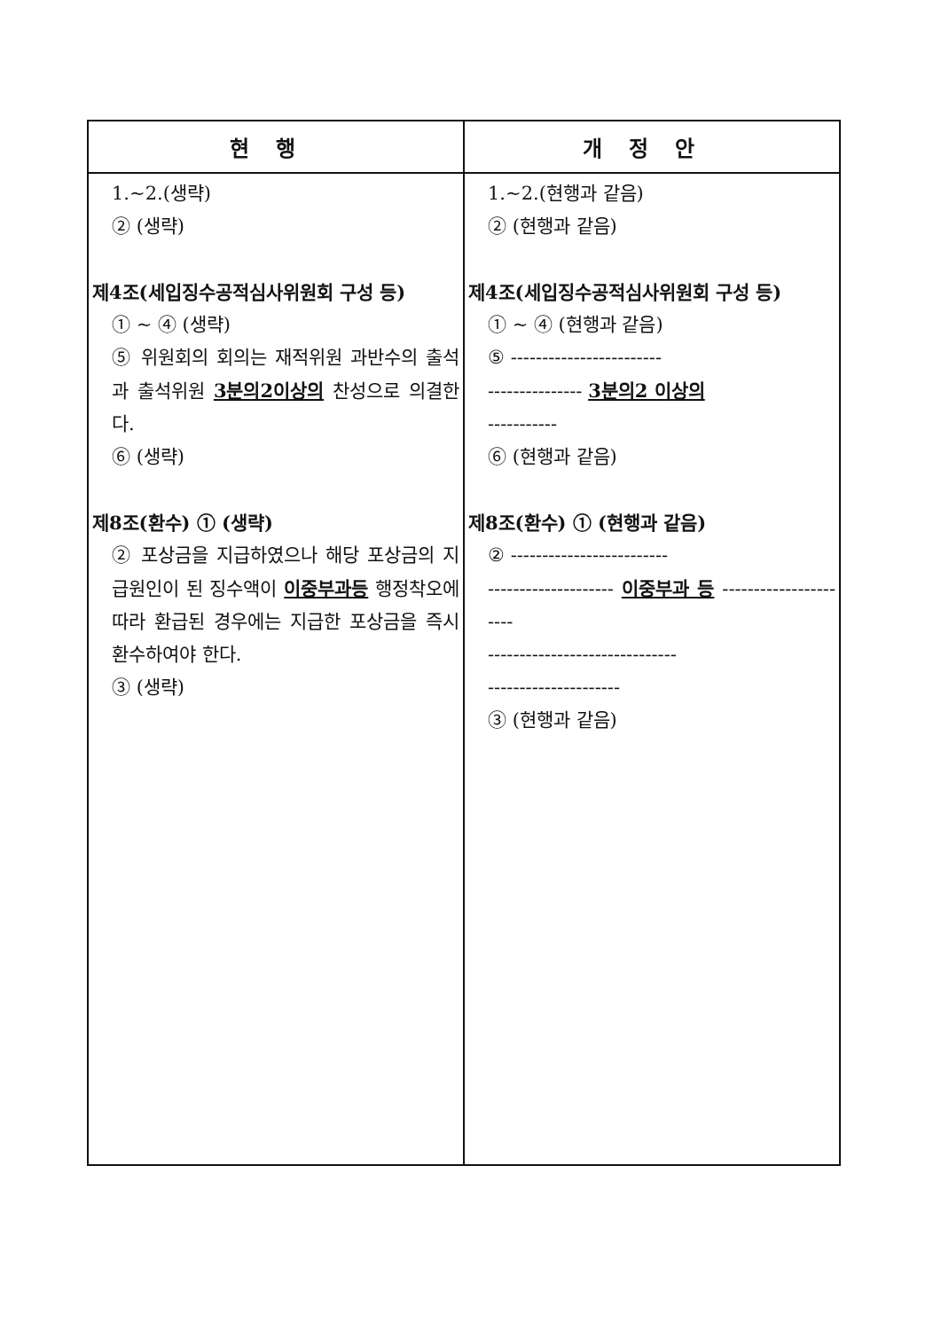| 현행 | 개정안 |
| --- | --- |
| 1.~2.(생략) ② (생략) 제4조(세입징수공적심사위원회 구성 등) ① ~ ④ (생략) ⑤ 위원회의 회의는 재적위원 과반수의 출석과 출석위원 3분의2이상의 찬성으로 의결한다. ⑥ (생략) 제8조(환수) ① (생략) ② 포상금을 지급하였으나 해당 포상금의 지급원인이 된 징수액이 이중부과등 행정착오에 따라 환급된 경우에는 지급한 포상금을 즉시 환수하여야 한다. ③ (생략) | 1.~2.(현행과 같음) ② (현행과 같음) 제4조(세입징수공적심사위원회 구성 등) ① ~ ④ (현행과 같음) ⑤ ------------------------ --------------- 3분의2 이상의 ----------- ⑥ (현행과 같음) 제8조(환수) ① (현행과 같음) ② ------------------------- -------------------- 이중부과 등 ---------------------- ------------------------------ --------------------- ③ (현행과 같음) |